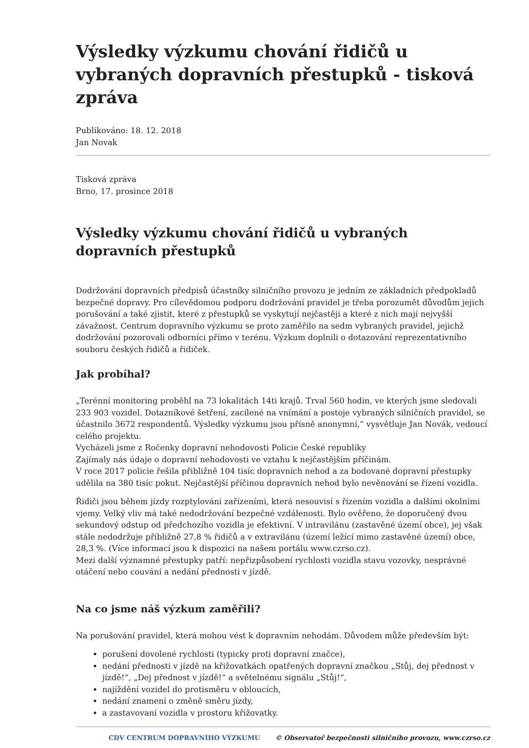Výsledky výzkumu chování řidičů u vybraných dopravních přestupků - tisková zpráva
Publikováno: 18. 12. 2018
Jan Novak
Tisková zpráva
Brno, 17. prosince 2018
Výsledky výzkumu chování řidičů u vybraných dopravních přestupků
Dodržování dopravních předpisů účastníky silničního provozu je jedním ze základních předpokladů bezpečné dopravy. Pro cílevědomou podporu dodržování pravidel je třeba porozumět důvodům jejich porušování a také zjistit, které z přestupků se vyskytují nejčastěji a které z nich mají nejvyšší závažnost. Centrum dopravního výzkumu se proto zaměřilo na sedm vybraných pravidel, jejichž dodržování pozorovali odborníci přímo v terénu. Výzkum doplnili o dotazování reprezentativního souboru českých řidičů a řidiček.
Jak probíhal?
„Terénní monitoring proběhl na 73 lokalitách 14ti krajů. Trval 560 hodin, ve kterých jsme sledovali 233 903 vozidel. Dotazníkové šetření, zacílené na vnímání a postoje vybraných silničních pravidel, se účastnilo 3672 respondentů. Výsledky výzkumu jsou přísně anonymní,“ vysvětluje Jan Novák, vedoucí celého projektu.
Vycházeli jsme z Ročenky dopravní nehodovosti Policie České republiky
Zajímaly nás údaje o dopravní nehodovosti ve vztahu k nejčastějším příčinám.
V roce 2017 policie řešila přibližně 104 tisíc dopravních nehod a za bodované dopravní přestupky udělila na 380 tisíc pokut. Nejčastější příčinou dopravních nehod bylo nevěnování se řízení vozidla.
Řidiči jsou během jízdy rozptylováni zařízeními, která nesouvisí s řízením vozidla a dalšími okolními vjemy. Velký vliv má také nedodržování bezpečné vzdálenosti. Bylo ověřeno, že doporučený dvou sekundový odstup od předchozího vozidla je efektivní. V intravilánu (zastavěné území obce), jej však stále nedodržuje přibližně 27,8 % řidičů a v extravilánu (území ležící mimo zastavěné území) obce, 28,3 %. (Více informací jsou k dispozici na našem portálu www.czrso.cz).
Mezi další významné přestupky patří: nepřizpůsobení rychlosti vozidla stavu vozovky, nesprávné otáčení nebo couvání a nedání přednosti v jízdě.
Na co jsme náš výzkum zaměřili?
Na porušování pravidel, která mohou vést k dopravním nehodám. Důvodem může především být:
porušení dovolené rychlosti (typicky proti dopravní značce),
nedání přednosti v jízdě na křižovatkách opatřených dopravní značkou „Stůj, dej přednost v jízdě!“, „Dej přednost v jízdě!“ a světelnému signálu „Stůj!“,
najíždění vozidel do protisměru v obloucích,
nedání znamení o změně směru jízdy,
a zastavovaní vozidla v prostoru křižovatky.
CDV CENTRUM DOPRAVNÍHO VÝZKUMU © Observatoř bezpečnosti silničního provozu, www.czrso.cz